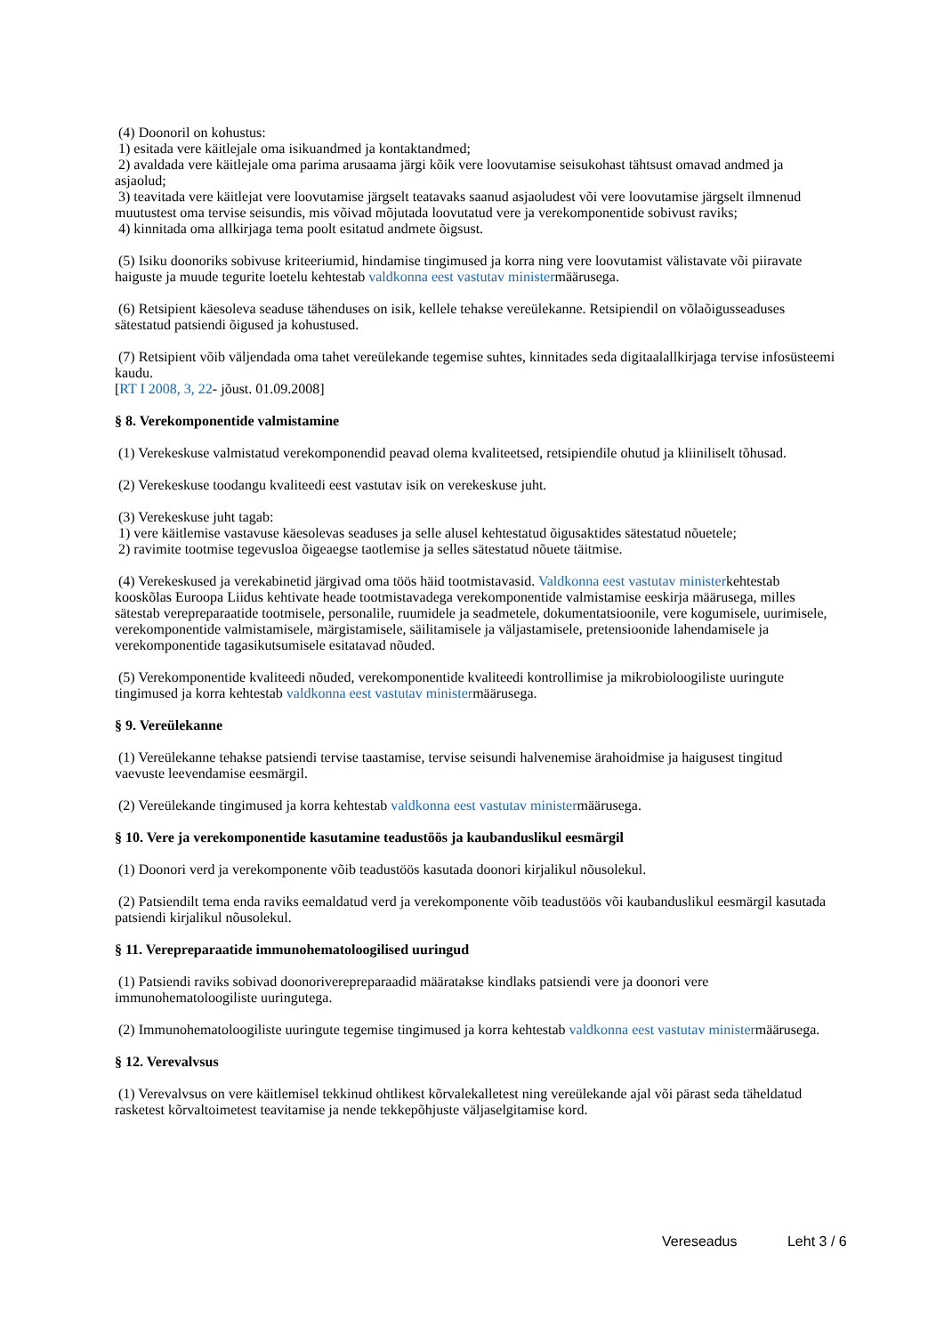(4) Doonoril on kohustus:
1) esitada vere käitlejale oma isikuandmed ja kontaktandmed;
2) avaldada vere käitlejale oma parima arusaama järgi kõik vere loovutamise seisukohast tähtsust omavad andmed ja asjaolud;
3) teavitada vere käitlejat vere loovutamise järgselt teatavaks saanud asjaoludest või vere loovutamise järgselt ilmnenud muutustest oma tervise seisundis, mis võivad mõjutada loovutatud vere ja verekomponentide sobivust raviks;
4) kinnitada oma allkirjaga tema poolt esitatud andmete õigsust.
(5) Isiku doonoriks sobivuse kriteeriumid, hindamise tingimused ja korra ning vere loovutamist välistavate või piiravate haiguste ja muude tegurite loetelu kehtestab valdkonna eest vastutav ministermäärusega.
(6) Retsipient käesoleva seaduse tähenduses on isik, kellele tehakse vereülekanne. Retsipiendil on võlaõigusseaduses sätestatud patsiendi õigused ja kohustused.
(7) Retsipient võib väljendada oma tahet vereülekande tegemise suhtes, kinnitades seda digitaalallkirjaga tervise infosüsteemi kaudu.
[RT I 2008, 3, 22- jõust. 01.09.2008]
§ 8. Verekomponentide valmistamine
(1) Verekeskuse valmistatud verekomponendid peavad olema kvaliteetsed, retsipiendile ohutud ja kliiniliselt tõhusad.
(2) Verekeskuse toodangu kvaliteedi eest vastutav isik on verekeskuse juht.
(3) Verekeskuse juht tagab:
1) vere käitlemise vastavuse käesolevas seaduses ja selle alusel kehtestatud õigusaktides sätestatud nõuetele;
2) ravimite tootmise tegevusloa õigeaegse taotlemise ja selles sätestatud nõuete täitmise.
(4) Verekeskused ja verekabinetid järgivad oma töös häid tootmistavasid. Valdkonna eest vastutav ministerkehtestab kooskõlas Euroopa Liidus kehtivate heade tootmistavadega verekomponentide valmistamise eeskirja määrusega, milles sätestab verepreparaatide tootmisele, personalile, ruumidele ja seadmetele, dokumentatsioonile, vere kogumisele, uurimisele, verekomponentide valmistamisele, märgistamisele, säilitamisele ja väljastamisele, pretensioonide lahendamisele ja verekomponentide tagasikutsumisele esitatavad nõuded.
(5) Verekomponentide kvaliteedi nõuded, verekomponentide kvaliteedi kontrollimise ja mikrobioloogiliste uuringute tingimused ja korra kehtestab valdkonna eest vastutav ministermäärusega.
§ 9. Vereülekanne
(1) Vereülekanne tehakse patsiendi tervise taastamise, tervise seisundi halvenemise ärahoidmise ja haigusest tingitud vaevuste leevendamise eesmärgil.
(2) Vereülekande tingimused ja korra kehtestab valdkonna eest vastutav ministermäärusega.
§ 10. Vere ja verekomponentide kasutamine teadustöös ja kaubanduslikul eesmärgil
(1) Doonori verd ja verekomponente võib teadustöös kasutada doonori kirjalikul nõusolekul.
(2) Patsiendilt tema enda raviks eemaldatud verd ja verekomponente võib teadustöös või kaubanduslikul eesmärgil kasutada patsiendi kirjalikul nõusolekul.
§ 11. Verepreparaatide immunohematoloogilised uuringud
(1) Patsiendi raviks sobivad doonoriverepreparaadid määratakse kindlaks patsiendi vere ja doonori vere immunohematoloogiliste uuringutega.
(2) Immunohematoloogiliste uuringute tegemise tingimused ja korra kehtestab valdkonna eest vastutav ministermäärusega.
§ 12. Verevalvsus
(1) Verevalvsus on vere käitlemisel tekkinud ohtlikest kõrvalekalletest ning vereülekande ajal või pärast seda täheldatud rasketest kõrvaltoimetest teavitamise ja nende tekkepõhjuste väljaselgitamise kord.
Vereseadus Leht 3 / 6